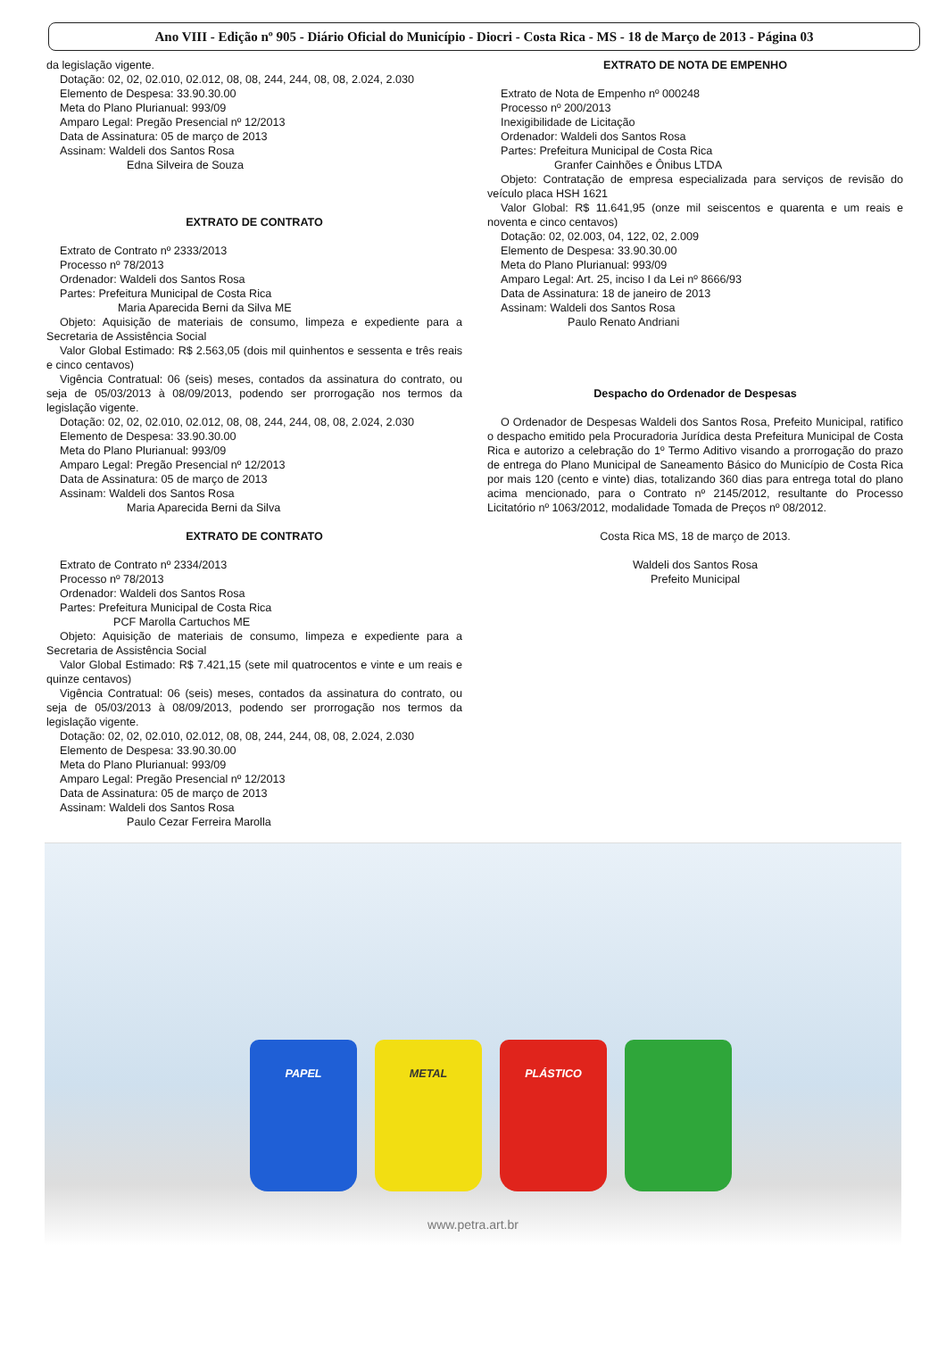Ano VIII - Edição nº 905 - Diário Oficial do Município - Diocri - Costa Rica - MS - 18 de Março de 2013 - Página 03
da legislação vigente.
Dotação: 02, 02, 02.010, 02.012, 08, 08, 244, 244, 08, 08, 2.024, 2.030
Elemento de Despesa: 33.90.30.00
Meta do Plano Plurianual: 993/09
Amparo Legal: Pregão Presencial nº 12/2013
Data de Assinatura: 05 de março de 2013
Assinam: Waldeli dos Santos Rosa
Edna Silveira de Souza
EXTRATO DE CONTRATO
Extrato de Contrato nº 2333/2013
Processo nº 78/2013
Ordenador: Waldeli dos Santos Rosa
Partes: Prefeitura Municipal de Costa Rica
Maria Aparecida Berni da Silva ME
Objeto: Aquisição de materiais de consumo, limpeza e expediente para a Secretaria de Assistência Social
Valor Global Estimado: R$ 2.563,05 (dois mil quinhentos e sessenta e três reais e cinco centavos)
Vigência Contratual: 06 (seis) meses, contados da assinatura do contrato, ou seja de 05/03/2013 à 08/09/2013, podendo ser prorrogação nos termos da legislação vigente.
Dotação: 02, 02, 02.010, 02.012, 08, 08, 244, 244, 08, 08, 2.024, 2.030
Elemento de Despesa: 33.90.30.00
Meta do Plano Plurianual: 993/09
Amparo Legal: Pregão Presencial nº 12/2013
Data de Assinatura: 05 de março de 2013
Assinam: Waldeli dos Santos Rosa
Maria Aparecida Berni da Silva
EXTRATO DE CONTRATO
Extrato de Contrato nº 2334/2013
Processo nº 78/2013
Ordenador: Waldeli dos Santos Rosa
Partes: Prefeitura Municipal de Costa Rica
PCF Marolla Cartuchos ME
Objeto: Aquisição de materiais de consumo, limpeza e expediente para a Secretaria de Assistência Social
Valor Global Estimado: R$ 7.421,15 (sete mil quatrocentos e vinte e um reais e quinze centavos)
Vigência Contratual: 06 (seis) meses, contados da assinatura do contrato, ou seja de 05/03/2013 à 08/09/2013, podendo ser prorrogação nos termos da legislação vigente.
Dotação: 02, 02, 02.010, 02.012, 08, 08, 244, 244, 08, 08, 2.024, 2.030
Elemento de Despesa: 33.90.30.00
Meta do Plano Plurianual: 993/09
Amparo Legal: Pregão Presencial nº 12/2013
Data de Assinatura: 05 de março de 2013
Assinam: Waldeli dos Santos Rosa
Paulo Cezar Ferreira Marolla
EXTRATO DE NOTA DE EMPENHO
Extrato de Nota de Empenho nº 000248
Processo nº 200/2013
Inexigibilidade de Licitação
Ordenador: Waldeli dos Santos Rosa
Partes: Prefeitura Municipal de Costa Rica
Granfer Cainhões e Ônibus LTDA
Objeto: Contratação de empresa especializada para serviços de revisão do veículo placa HSH 1621
Valor Global: R$ 11.641,95 (onze mil seiscentos e quarenta e um reais e noventa e cinco centavos)
Dotação: 02, 02.003, 04, 122, 02, 2.009
Elemento de Despesa: 33.90.30.00
Meta do Plano Plurianual: 993/09
Amparo Legal: Art. 25, inciso I da Lei nº 8666/93
Data de Assinatura: 18 de janeiro de 2013
Assinam: Waldeli dos Santos Rosa
Paulo Renato Andriani
Despacho do Ordenador de Despesas
O Ordenador de Despesas Waldeli dos Santos Rosa, Prefeito Municipal, ratifico o despacho emitido pela Procuradoria Jurídica desta Prefeitura Municipal de Costa Rica e autorizo a celebração do 1º Termo Aditivo visando a prorrogação do prazo de entrega do Plano Municipal de Saneamento Básico do Município de Costa Rica por mais 120 (cento e vinte) dias, totalizando 360 dias para entrega total do plano acima mencionado, para o Contrato nº 2145/2012, resultante do Processo Licitatório nº 1063/2012, modalidade Tomada de Preços nº 08/2012.
Costa Rica MS, 18 de março de 2013.
Waldeli dos Santos Rosa
Prefeito Municipal
PAPEL METAL PLÁSTICO
www.petra.art.br